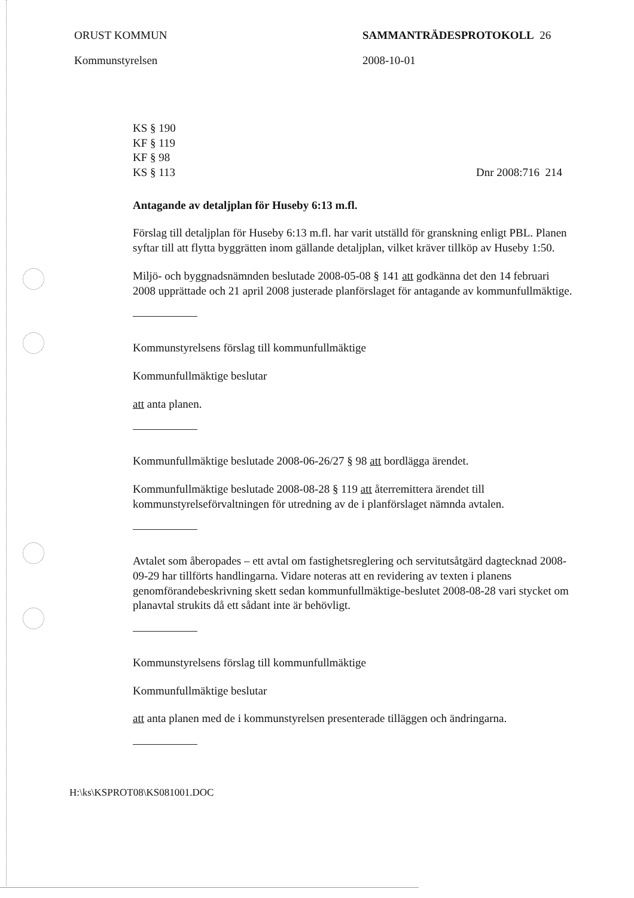ORUST KOMMUN
Kommunstyrelsen
SAMMANTRÄDESPROTOKOLL 26
2008-10-01
KS § 190
KF § 119
KF § 98
KS § 113
Dnr 2008:716 214
Antagande av detaljplan för Huseby 6:13 m.fl.
Förslag till detaljplan för Huseby 6:13 m.fl. har varit utställd för granskning enligt PBL. Planen syftar till att flytta byggrätten inom gällande detaljplan, vilket kräver tillköp av Huseby 1:50.
Miljö- och byggnadsnämnden beslutade 2008-05-08 § 141 att godkänna det den 14 februari 2008 upprättade och 21 april 2008 justerade planförslaget för antagande av kommunfullmäktige.
Kommunstyrelsens förslag till kommunfullmäktige
Kommunfullmäktige beslutar
att anta planen.
Kommunfullmäktige beslutade 2008-06-26/27 § 98 att bordlägga ärendet.
Kommunfullmäktige beslutade 2008-08-28 § 119 att återremittera ärendet till kommunstyrelseförvaltningen för utredning av de i planförslaget nämnda avtalen.
Avtalet som åberopades – ett avtal om fastighetsreglering och servitutsåtgärd dagtecknad 2008-09-29 har tillförts handlingarna. Vidare noteras att en revidering av texten i planens genomförandebeskrivning skett sedan kommunfullmäktige-beslutet 2008-08-28 vari stycket om planavtal strukits då ett sådant inte är behövligt.
Kommunstyrelsens förslag till kommunfullmäktige
Kommunfullmäktige beslutar
att anta planen med de i kommunstyrelsen presenterade tilläggen och ändringarna.
H:\ks\KSPROT08\KS081001.DOC